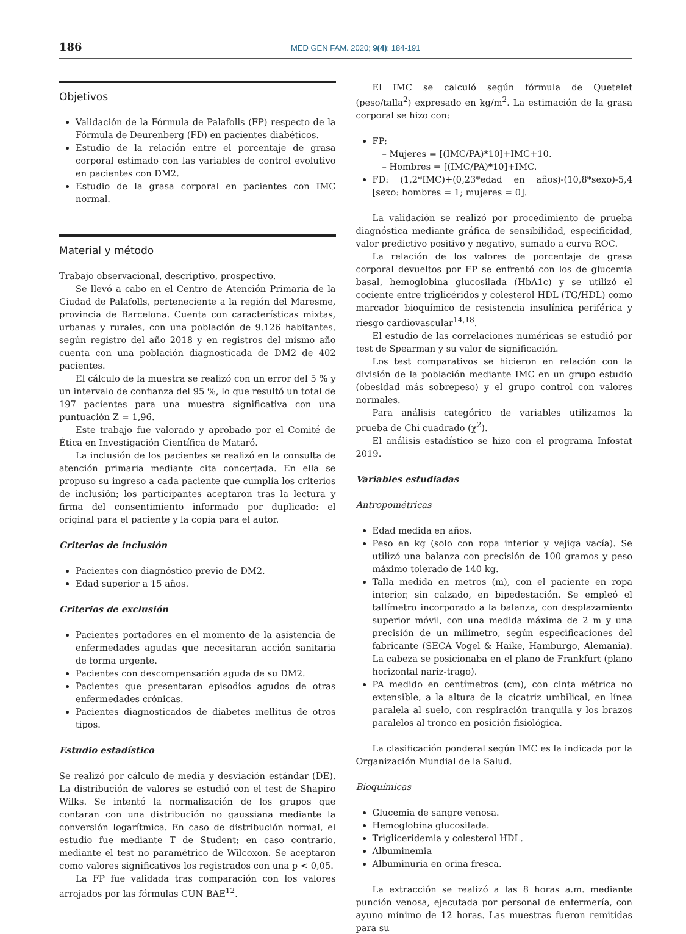186 MED GEN FAM. 2020; 9(4): 184-191
Objetivos
Validación de la Fórmula de Palafolls (FP) respecto de la Fórmula de Deurenberg (FD) en pacientes diabéticos.
Estudio de la relación entre el porcentaje de grasa corporal estimado con las variables de control evolutivo en pacientes con DM2.
Estudio de la grasa corporal en pacientes con IMC normal.
Material y método
Trabajo observacional, descriptivo, prospectivo.
Se llevó a cabo en el Centro de Atención Primaria de la Ciudad de Palafolls, perteneciente a la región del Maresme, provincia de Barcelona. Cuenta con características mixtas, urbanas y rurales, con una población de 9.126 habitantes, según registro del año 2018 y en registros del mismo año cuenta con una población diagnosticada de DM2 de 402 pacientes.
El cálculo de la muestra se realizó con un error del 5 % y un intervalo de confianza del 95 %, lo que resultó un total de 197 pacientes para una muestra significativa con una puntuación Z = 1,96.
Este trabajo fue valorado y aprobado por el Comité de Ética en Investigación Científica de Mataró.
La inclusión de los pacientes se realizó en la consulta de atención primaria mediante cita concertada. En ella se propuso su ingreso a cada paciente que cumplía los criterios de inclusión; los participantes aceptaron tras la lectura y firma del consentimiento informado por duplicado: el original para el paciente y la copia para el autor.
Criterios de inclusión
Pacientes con diagnóstico previo de DM2.
Edad superior a 15 años.
Criterios de exclusión
Pacientes portadores en el momento de la asistencia de enfermedades agudas que necesitaran acción sanitaria de forma urgente.
Pacientes con descompensación aguda de su DM2.
Pacientes que presentaran episodios agudos de otras enfermedades crónicas.
Pacientes diagnosticados de diabetes mellitus de otros tipos.
Estudio estadístico
Se realizó por cálculo de media y desviación estándar (DE). La distribución de valores se estudió con el test de Shapiro Wilks. Se intentó la normalización de los grupos que contaran con una distribución no gaussiana mediante la conversión logarítmica. En caso de distribución normal, el estudio fue mediante T de Student; en caso contrario, mediante el test no paramétrico de Wilcoxon. Se aceptaron como valores significativos los registrados con una p < 0,05.
La FP fue validada tras comparación con los valores arrojados por las fórmulas CUN BAE<sup>12</sup>.
El IMC se calculó según fórmula de Quetelet (peso/talla<sup>2</sup>) expresado en kg/m<sup>2</sup>. La estimación de la grasa corporal se hizo con:
FP:
– Mujeres = [(IMC/PA)*10]+IMC+10.
– Hombres = [(IMC/PA)*10]+IMC.
FD: (1,2*IMC)+(0,23*edad en años)-(10,8*sexo)-5,4 [sexo: hombres = 1; mujeres = 0].
La validación se realizó por procedimiento de prueba diagnóstica mediante gráfica de sensibilidad, especificidad, valor predictivo positivo y negativo, sumado a curva ROC.
La relación de los valores de porcentaje de grasa corporal devueltos por FP se enfrentó con los de glucemia basal, hemoglobina glucosilada (HbA1c) y se utilizó el cociente entre triglicéridos y colesterol HDL (TG/HDL) como marcador bioquímico de resistencia insulínica periférica y riesgo cardiovascular<sup>14,18</sup>.
El estudio de las correlaciones numéricas se estudió por test de Spearman y su valor de significación.
Los test comparativos se hicieron en relación con la división de la población mediante IMC en un grupo estudio (obesidad más sobrepeso) y el grupo control con valores normales.
Para análisis categórico de variables utilizamos la prueba de Chi cuadrado (χ<sup>2</sup>).
El análisis estadístico se hizo con el programa Infostat 2019.
Variables estudiadas
Antropométricas
Edad medida en años.
Peso en kg (solo con ropa interior y vejiga vacía). Se utilizó una balanza con precisión de 100 gramos y peso máximo tolerado de 140 kg.
Talla medida en metros (m), con el paciente en ropa interior, sin calzado, en bipedestación. Se empleó el tallímetro incorporado a la balanza, con desplazamiento superior móvil, con una medida máxima de 2 m y una precisión de un milímetro, según especificaciones del fabricante (SECA Vogel & Haike, Hamburgo, Alemania). La cabeza se posicionaba en el plano de Frankfurt (plano horizontal nariz-trago).
PA medido en centímetros (cm), con cinta métrica no extensible, a la altura de la cicatriz umbilical, en línea paralela al suelo, con respiración tranquila y los brazos paralelos al tronco en posición fisiológica.
La clasificación ponderal según IMC es la indicada por la Organización Mundial de la Salud.
Bioquímicas
Glucemia de sangre venosa.
Hemoglobina glucosilada.
Trigliceridemia y colesterol HDL.
Albuminemia
Albuminuria en orina fresca.
La extracción se realizó a las 8 horas a.m. mediante punción venosa, ejecutada por personal de enfermería, con ayuno mínimo de 12 horas. Las muestras fueron remitidas para su